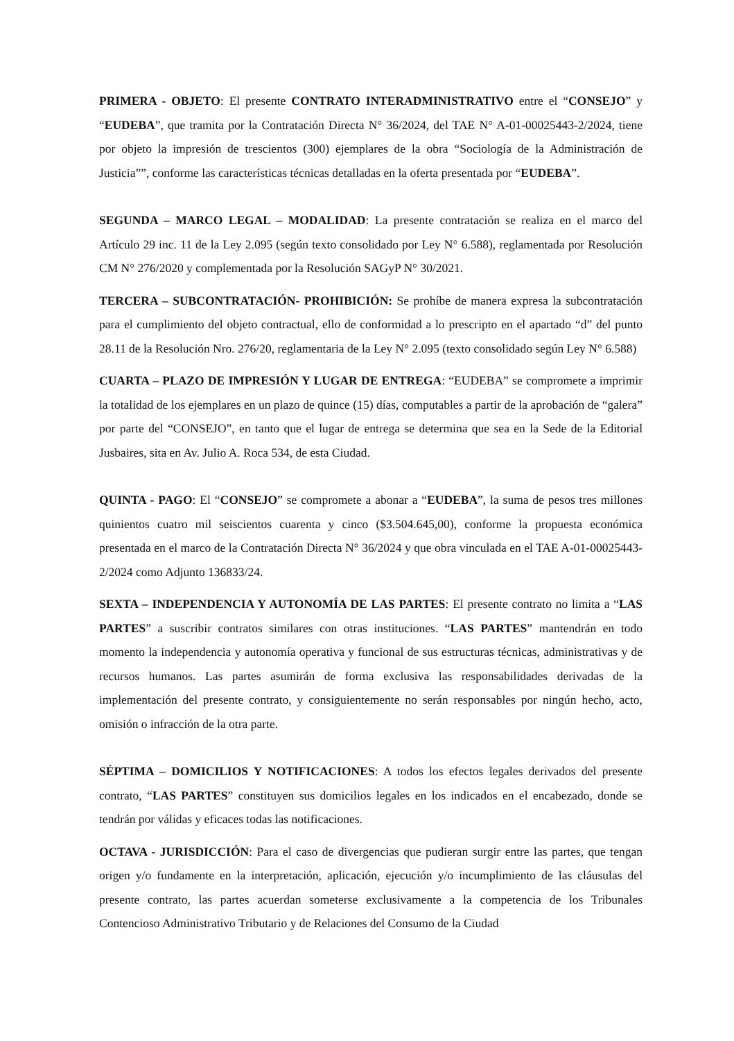PRIMERA - OBJETO: El presente CONTRATO INTERADMINISTRATIVO entre el “CONSEJO” y “EUDEBA”, que tramita por la Contratación Directa N° 36/2024, del TAE N° A-01-00025443-2/2024, tiene por objeto la impresión de trescientos (300) ejemplares de la obra “Sociología de la Administración de Justicia””, conforme las características técnicas detalladas en la oferta presentada por “EUDEBA”.
SEGUNDA – MARCO LEGAL – MODALIDAD: La presente contratación se realiza en el marco del Artículo 29 inc. 11 de la Ley 2.095 (según texto consolidado por Ley N° 6.588), reglamentada por Resolución CM N° 276/2020 y complementada por la Resolución SAGyP N° 30/2021.
TERCERA – SUBCONTRATACIÓN- PROHIBICIÓN: Se prohíbe de manera expresa la subcontratación para el cumplimiento del objeto contractual, ello de conformidad a lo prescripto en el apartado “d” del punto 28.11 de la Resolución Nro. 276/20, reglamentaria de la Ley N° 2.095 (texto consolidado según Ley N° 6.588)
CUARTA – PLAZO DE IMPRESIÓN Y LUGAR DE ENTREGA: “EUDEBA” se compromete a imprimir la totalidad de los ejemplares en un plazo de quince (15) días, computables a partir de la aprobación de “galera” por parte del “CONSEJO”, en tanto que el lugar de entrega se determina que sea en la Sede de la Editorial Jusbaires, sita en Av. Julio A. Roca 534, de esta Ciudad.
QUINTA - PAGO: El “CONSEJO” se compromete a abonar a “EUDEBA”, la suma de pesos tres millones quinientos cuatro mil seiscientos cuarenta y cinco ($3.504.645,00), conforme la propuesta económica presentada en el marco de la Contratación Directa N° 36/2024 y que obra vinculada en el TAE A-01-00025443-2/2024 como Adjunto 136833/24.
SEXTA – INDEPENDENCIA Y AUTONOMÍA DE LAS PARTES: El presente contrato no limita a “LAS PARTES” a suscribir contratos similares con otras instituciones. “LAS PARTES” mantendrán en todo momento la independencia y autonomía operativa y funcional de sus estructuras técnicas, administrativas y de recursos humanos. Las partes asumirán de forma exclusiva las responsabilidades derivadas de la implementación del presente contrato, y consiguientemente no serán responsables por ningún hecho, acto, omisión o infracción de la otra parte.
SÉPTIMA – DOMICILIOS Y NOTIFICACIONES: A todos los efectos legales derivados del presente contrato, “LAS PARTES” constituyen sus domicilios legales en los indicados en el encabezado, donde se tendrán por válidas y eficaces todas las notificaciones.
OCTAVA - JURISDICCIÓN: Para el caso de divergencias que pudieran surgir entre las partes, que tengan origen y/o fundamente en la interpretación, aplicación, ejecución y/o incumplimiento de las cláusulas del presente contrato, las partes acuerdan someterse exclusivamente a la competencia de los Tribunales Contencioso Administrativo Tributario y de Relaciones del Consumo de la Ciudad